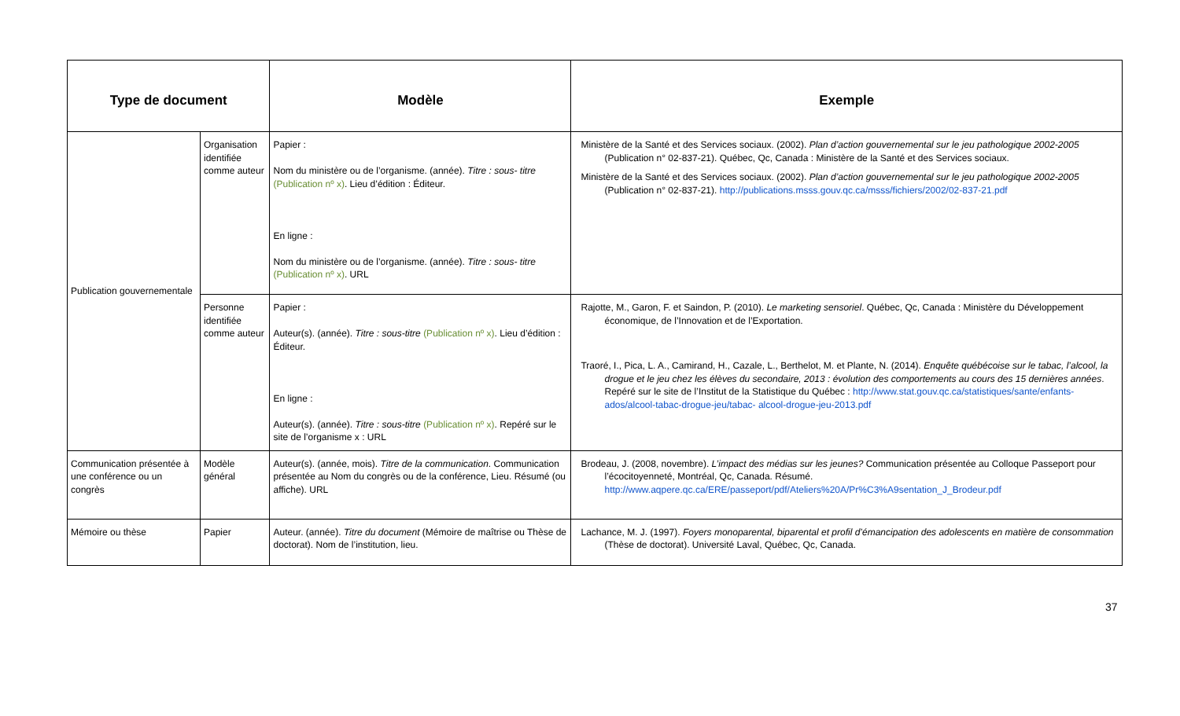| Type de document | | Modèle | Exemple |
| --- | --- | --- | --- |
| Publication gouvernementale | Organisation identifiée comme auteur | Papier : Nom du ministère ou de l’organisme. (année). Titre : sous- titre (Publication nº x) . Lieu d’édition : Éditeur. En ligne : Nom du ministère ou de l’organisme. (année). Titre : sous- titre (Publication nº x) . URL | Ministère de la Santé et des Services sociaux. (2002). Plan d’action gouvernemental sur le jeu pathologique 2002-2005 (Publication n° 02-837-21). Québec, Qc, Canada : Ministère de la Santé et des Services sociaux. Ministère de la Santé et des Services sociaux. (2002). Plan d’action gouvernemental sur le jeu pathologique 2002-2005 (Publication n° 02-837-21). http://publications.msss.gouv.qc.ca/msss/fichiers/2002/02-837-21.pdf |
| | Personne identifiée comme auteur | Papier : Auteur(s). (année). Titre : sous-titre (Publication nº x) . Lieu d’édition : Éditeur. En ligne : Auteur(s). (année). Titre : sous-titre (Publication nº x) . Repéré sur le site de l’organisme x : URL | Rajotte, M., Garon, F. et Saindon, P. (2010). Le marketing sensoriel . Québec, Qc, Canada : Ministère du Développement économique, de l’Innovation et de l’Exportation. Traoré, I., Pica, L. A., Camirand, H., Cazale, L., Berthelot, M. et Plante, N. (2014). Enquête québécoise sur le tabac, l’alcool, la drogue et le jeu chez les élèves du secondaire, 2013 : évolution des comportements au cours des 15 dernières années . Repéré sur le site de l’Institut de la Statistique du Québec : http://www.stat.gouv.qc.ca/statistiques/sante/enfants-ados/alcool-tabac-drogue-jeu/tabac- alcool-drogue-jeu-2013.pdf |
| Communication présentée à une conférence ou un congrès | Modèle général | Auteur(s). (année, mois). Titre de la communication . Communication présentée au Nom du congrès ou de la conférence, Lieu. Résumé (ou affiche). URL | Brodeau, J. (2008, novembre). L’impact des médias sur les jeunes? Communication présentée au Colloque Passeport pour l’écocitoyenneté, Montréal, Qc, Canada. Résumé. http://www.aqpere.qc.ca/ERE/passeport/pdf/Ateliers%20A/Pr%C3%A9sentation_J_Brodeur.pdf |
| Mémoire ou thèse | Papier | Auteur. (année). Titre du document (Mémoire de maîtrise ou Thèse de doctorat). Nom de l’institution, lieu. | Lachance, M. J. (1997). Foyers monoparental, biparental et profil d’émancipation des adolescents en matière de consommation (Thèse de doctorat). Université Laval, Québec, Qc, Canada. |
37